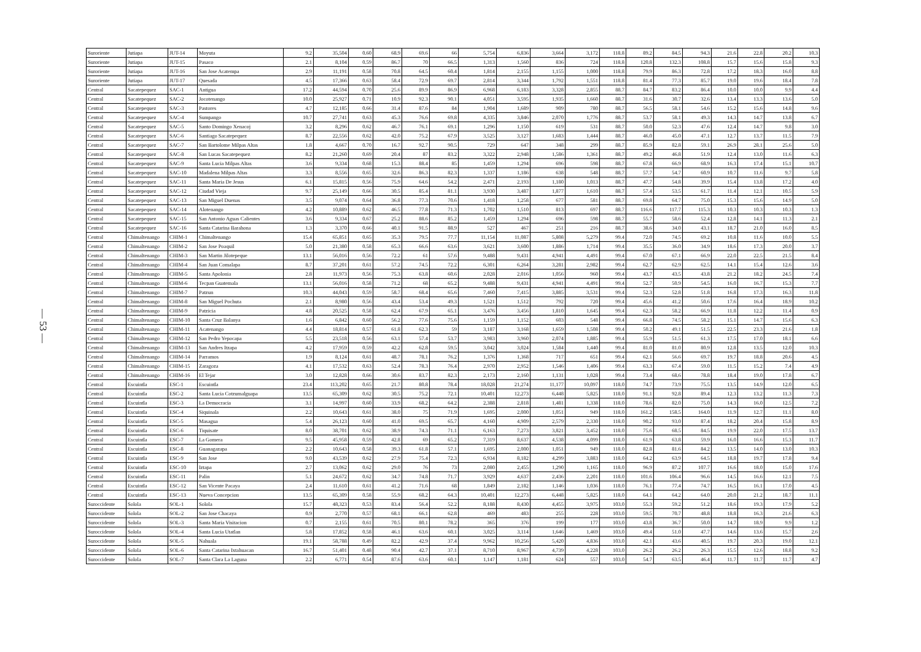— 53 —
| Suroriente | Jutiapa | JUT-14 | Moyuta | 9.2 | 35,504 | 0.60 | 68.9 | 69.6 | 66 | 5,754 | 6,836 | 3,664 | 3,172 | 118.8 | 89.2 | 84.5 | 94.3 | 21.6 | 22.8 | 20.2 | 10.3 |
| Suroriente | Jutiapa | JUT-15 | Pasaco | 2.1 | 8,104 | 0.59 | 86.7 | 70 | 66.5 | 1,313 | 1,560 | 836 | 724 | 118.8 | 120.8 | 132.3 | 108.8 | 15.7 | 15.6 | 15.8 | 9.3 |
| Suroriente | Jutiapa | JUT-16 | San Jose Acatempa | 2.9 | 11,191 | 0.58 | 70.8 | 64.5 | 60.4 | 1,814 | 2,155 | 1,155 | 1,000 | 118.8 | 79.9 | 86.3 | 72.8 | 17.2 | 18.3 | 16.0 | 8.8 |
| Suroriente | Jutiapa | JUT-17 | Quesada | 4.5 | 17,366 | 0.63 | 58.4 | 72.9 | 69.7 | 2,814 | 3,344 | 1,792 | 1,551 | 118.8 | 81.4 | 77.3 | 85.7 | 19.0 | 19.6 | 18.4 | 7.8 |
| Central | Sacatepequez | SAC-1 | Antigua | 17.2 | 44,594 | 0.70 | 25.6 | 89.9 | 86.9 | 6,968 | 6,183 | 3,328 | 2,855 | 88.7 | 84.7 | 83.2 | 86.4 | 10.0 | 10.0 | 9.9 | 4.4 |
| Central | Sacatepequez | SAC-2 | Jocotenango | 10.0 | 25,927 | 0.71 | 10.9 | 92.3 | 90.1 | 4,051 | 3,595 | 1,935 | 1,660 | 88.7 | 31.6 | 30.7 | 32.6 | 13.4 | 13.3 | 13.6 | 5.0 |
| Central | Sacatepequez | SAC-3 | Pastores | 4.7 | 12,185 | 0.66 | 31.4 | 87.6 | 84 | 1,904 | 1,689 | 909 | 780 | 88.7 | 56.5 | 58.1 | 54.6 | 15.2 | 15.6 | 14.8 | 9.6 |
| Central | Sacatepequez | SAC-4 | Sumpango | 10.7 | 27,741 | 0.63 | 45.3 | 76.6 | 69.8 | 4,335 | 3,846 | 2,070 | 1,776 | 88.7 | 53.7 | 58.1 | 49.3 | 14.3 | 14.7 | 13.8 | 6.7 |
| Central | Sacatepequez | SAC-5 | Santo Domingo Xenacoj | 3.2 | 8,296 | 0.62 | 46.7 | 76.1 | 69.1 | 1,296 | 1,150 | 619 | 531 | 88.7 | 50.0 | 52.3 | 47.6 | 12.4 | 14.7 | 9.8 | 3.0 |
| Central | Sacatepequez | SAC-6 | Santiago Sacatepequez | 8.7 | 22,556 | 0.62 | 42.0 | 75.2 | 67.9 | 3,525 | 3,127 | 1,683 | 1,444 | 88.7 | 46.0 | 45.0 | 47.1 | 12.7 | 13.7 | 11.5 | 7.9 |
| Central | Sacatepequez | SAC-7 | San Bartolome Milpas Altas | 1.8 | 4,667 | 0.70 | 16.7 | 92.7 | 90.5 | 729 | 647 | 348 | 299 | 88.7 | 85.9 | 82.8 | 59.1 | 26.9 | 28.1 | 25.6 | 5.0 |
| Central | Sacatepequez | SAC-8 | San Lucas Sacatepequez | 8.2 | 21,260 | 0.69 | 20.4 | 87 | 83.2 | 3,322 | 2,948 | 1,586 | 1,361 | 88.7 | 49.2 | 46.8 | 51.9 | 12.4 | 13.0 | 11.6 | 6.3 |
| Central | Sacatepequez | SAC-9 | Santa Lucia Milpas Altas | 3.6 | 9,334 | 0.68 | 15.3 | 88.4 | 85 | 1,459 | 1,294 | 696 | 598 | 88.7 | 67.8 | 66.9 | 68.9 | 16.3 | 17.4 | 15.1 | 10.7 |
| Central | Sacatepequez | SAC-10 | Madalena Milpas Altas | 3.3 | 8,556 | 0.65 | 32.6 | 86.3 | 82.3 | 1,337 | 1,186 | 638 | 548 | 88.7 | 57.7 | 54.7 | 60.9 | 10.7 | 11.6 | 9.7 | 5.8 |
| Central | Sacatepequez | SAC-11 | Santa Maria De Jesus | 6.1 | 15,815 | 0.56 | 75.9 | 64.6 | 54.2 | 2,471 | 2,193 | 1,180 | 1,013 | 88.7 | 47.7 | 54.8 | 39.9 | 15.4 | 13.8 | 17.2 | 4.0 |
| Central | Sacatepequez | SAC-12 | Ciudad Vieja | 9.7 | 25,149 | 0.66 | 30.5 | 85.4 | 81.1 | 3,930 | 3,487 | 1,877 | 1,610 | 88.7 | 57.4 | 53.5 | 61.7 | 11.4 | 12.1 | 10.5 | 5.9 |
| Central | Sacatepequez | SAC-13 | San Miguel Duenas | 3.5 | 9,074 | 0.64 | 36.8 | 77.3 | 70.6 | 1,418 | 1,258 | 677 | 581 | 88.7 | 69.8 | 64.7 | 75.0 | 15.3 | 15.6 | 14.9 | 5.0 |
| Central | Sacatepequez | SAC-14 | Alotenango | 4.2 | 10,889 | 0.62 | 46.5 | 77.8 | 71.3 | 1,702 | 1,510 | 813 | 697 | 88.7 | 116.6 | 117.7 | 115.3 | 10.3 | 10.3 | 10.3 | 1.3 |
| Central | Sacatepequez | SAC-15 | San Antonio Aguas Calientes | 3.6 | 9,334 | 0.67 | 25.2 | 88.6 | 85.2 | 1,459 | 1,294 | 696 | 598 | 88.7 | 55.7 | 58.6 | 52.4 | 12.8 | 14.1 | 11.3 | 2.1 |
| Central | Sacatepequez | SAC-16 | Santa Catarina Barahona | 1.3 | 3,370 | 0.66 | 40.1 | 91.5 | 88.9 | 527 | 467 | 251 | 216 | 88.7 | 38.6 | 34.0 | 43.1 | 18.7 | 21.0 | 16.0 | 8.5 |
| Central | Chimaltenango | CHIM-1 | Chimaltenango | 15.4 | 65,851 | 0.65 | 35.3 | 79.5 | 77.7 | 11,154 | 11,087 | 5,808 | 5,279 | 99.4 | 72.0 | 74.5 | 69.2 | 10.8 | 11.6 | 10.0 | 5.5 |
| Central | Chimaltenango | CHIM-2 | San Jose Poaquil | 5.0 | 21,380 | 0.58 | 65.3 | 66.6 | 63.6 | 3,621 | 3,600 | 1,886 | 1,714 | 99.4 | 35.5 | 36.0 | 34.9 | 18.6 | 17.3 | 20.0 | 3.7 |
| Central | Chimaltenango | CHIM-3 | San Martin Jilotepeque | 13.1 | 56,016 | 0.56 | 72.2 | 61 | 57.6 | 9,488 | 9,431 | 4,941 | 4,491 | 99.4 | 67.0 | 67.1 | 66.9 | 22.0 | 22.5 | 21.5 | 8.4 |
| Central | Chimaltenango | CHIM-4 | San Juan Comalapa | 8.7 | 37,201 | 0.61 | 57.2 | 74.5 | 72.2 | 6,301 | 6,264 | 3,281 | 2,982 | 99.4 | 62.7 | 62.9 | 62.5 | 14.1 | 15.4 | 12.6 | 3.6 |
| Central | Chimaltenango | CHIM-5 | Santa Apolonia | 2.8 | 11,973 | 0.56 | 75.3 | 63.8 | 60.6 | 2,028 | 2,016 | 1,056 | 960 | 99.4 | 43.7 | 43.5 | 43.8 | 21.2 | 18.2 | 24.5 | 7.4 |
| Central | Chimaltenango | CHIM-6 | Tecpan Guatemala | 13.1 | 56,016 | 0.58 | 71.2 | 68 | 65.2 | 9,488 | 9,431 | 4,941 | 4,491 | 99.4 | 52.7 | 50.9 | 54.5 | 16.0 | 16.7 | 15.3 | 7.7 |
| Central | Chimaltenango | CHIM-7 | Patzun | 10.3 | 44,043 | 0.59 | 58.7 | 68.4 | 65.6 | 7,460 | 7,415 | 3,885 | 3,531 | 99.4 | 52.3 | 52.8 | 51.8 | 16.8 | 17.3 | 16.3 | 11.8 |
| Central | Chimaltenango | CHIM-8 | San Miguel Pochuta | 2.1 | 8,980 | 0.56 | 43.4 | 53.4 | 49.3 | 1,521 | 1,512 | 792 | 720 | 99.4 | 45.6 | 41.2 | 50.6 | 17.6 | 16.4 | 18.9 | 10.2 |
| Central | Chimaltenango | CHIM-9 | Patzicia | 4.8 | 20,525 | 0.58 | 62.4 | 67.9 | 65.1 | 3,476 | 3,456 | 1,810 | 1,645 | 99.4 | 62.3 | 58.2 | 66.9 | 11.8 | 12.2 | 11.4 | 0.9 |
| Central | Chimaltenango | CHIM-10 | Santa Cruz Balanya | 1.6 | 6,842 | 0.60 | 56.2 | 77.6 | 75.6 | 1,159 | 1,152 | 603 | 548 | 99.4 | 66.8 | 74.5 | 58.2 | 15.1 | 14.7 | 15.6 | 6.3 |
| Central | Chimaltenango | CHIM-11 | Acatenango | 4.4 | 18,814 | 0.57 | 61.8 | 62.3 | 59 | 3,187 | 3,168 | 1,659 | 1,508 | 99.4 | 50.2 | 49.1 | 51.5 | 22.5 | 23.3 | 21.6 | 1.8 |
| Central | Chimaltenango | CHIM-12 | San Pedro Yepocapa | 5.5 | 23,518 | 0.56 | 63.1 | 57.4 | 53.7 | 3,983 | 3,960 | 2,074 | 1,885 | 99.4 | 55.9 | 51.5 | 61.3 | 17.5 | 17.0 | 18.1 | 6.6 |
| Central | Chimaltenango | CHIM-13 | San Andres Itzapa | 4.2 | 17,959 | 0.59 | 42.2 | 62.8 | 59.5 | 3,042 | 3,024 | 1,584 | 1,440 | 99.4 | 81.0 | 81.0 | 80.9 | 12.8 | 13.5 | 12.0 | 10.3 |
| Central | Chimaltenango | CHIM-14 | Parramos | 1.9 | 8,124 | 0.61 | 48.7 | 78.1 | 76.2 | 1,376 | 1,368 | 717 | 651 | 99.4 | 62.1 | 56.6 | 69.7 | 19.7 | 18.8 | 20.6 | 4.5 |
| Central | Chimaltenango | CHIM-15 | Zaragoza | 4.1 | 17,532 | 0.63 | 52.4 | 78.3 | 76.4 | 2,970 | 2,952 | 1,546 | 1,406 | 99.4 | 63.3 | 67.4 | 59.0 | 11.5 | 15.2 | 7.4 | 4.9 |
| Central | Chimaltenango | CHIM-16 | El Tejar | 3.0 | 12,828 | 0.66 | 30.6 | 83.7 | 82.3 | 2,173 | 2,160 | 1,131 | 1,028 | 99.4 | 73.4 | 68.6 | 78.8 | 18.4 | 19.0 | 17.8 | 6.7 |
| Central | Escuintla | ESC-1 | Escuintla | 23.4 | 113,202 | 0.65 | 21.7 | 80.8 | 78.4 | 18,028 | 21,274 | 11,177 | 10,097 | 118.0 | 74.7 | 73.9 | 75.5 | 13.5 | 14.9 | 12.0 | 6.5 |
| Central | Escuintla | ESC-2 | Santa Lucia Cotzumalguapa | 13.5 | 65,309 | 0.62 | 30.5 | 75.2 | 72.1 | 10,401 | 12,273 | 6,448 | 5,825 | 118.0 | 91.1 | 92.8 | 89.4 | 12.3 | 13.2 | 11.3 | 7.3 |
| Central | Escuintla | ESC-3 | La Democracia | 3.1 | 14,997 | 0.60 | 33.9 | 68.2 | 64.2 | 2,388 | 2,818 | 1,481 | 1,338 | 118.0 | 78.6 | 82.0 | 75.0 | 14.3 | 16.0 | 12.5 | 7.2 |
| Central | Escuintla | ESC-4 | Siquinala | 2.2 | 10,643 | 0.61 | 38.0 | 75 | 71.9 | 1,695 | 2,000 | 1,051 | 949 | 118.0 | 161.2 | 158.5 | 164.0 | 11.9 | 12.7 | 11.1 | 8.0 |
| Central | Escuintla | ESC-5 | Masagua | 5.4 | 26,123 | 0.60 | 41.0 | 69.5 | 65.7 | 4,160 | 4,909 | 2,579 | 2,330 | 118.0 | 90.2 | 93.0 | 87.4 | 18.2 | 20.4 | 15.8 | 8.9 |
| Central | Escuintla | ESC-6 | Tiquisate | 8.0 | 38,701 | 0.62 | 38.9 | 74.3 | 71.1 | 6,163 | 7,273 | 3,821 | 3,452 | 118.0 | 75.6 | 68.5 | 84.5 | 19.9 | 22.0 | 17.5 | 13.7 |
| Central | Escuintla | ESC-7 | La Gomera | 9.5 | 45,958 | 0.59 | 42.8 | 69 | 65.2 | 7,319 | 8,637 | 4,538 | 4,099 | 118.0 | 61.9 | 63.8 | 59.9 | 16.0 | 16.6 | 15.3 | 11.7 |
| Central | Escuintla | ESC-8 | Guanagazapa | 2.2 | 10,643 | 0.58 | 39.3 | 61.8 | 57.1 | 1,695 | 2,000 | 1,051 | 949 | 118.0 | 82.8 | 81.6 | 84.2 | 13.5 | 14.0 | 13.0 | 10.3 |
| Central | Escuintla | ESC-9 | San Jose | 9.0 | 43,539 | 0.62 | 27.9 | 75.4 | 72.3 | 6,934 | 8,182 | 4,299 | 3,883 | 118.0 | 64.2 | 63.9 | 64.5 | 18.8 | 19.7 | 17.8 | 9.4 |
| Central | Escuintla | ESC-10 | Iztapa | 2.7 | 13,062 | 0.62 | 29.0 | 76 | 73 | 2,080 | 2,455 | 1,290 | 1,165 | 118.0 | 96.9 | 87.2 | 107.7 | 16.6 | 18.0 | 15.0 | 17.6 |
| Central | Escuintla | ESC-11 | Palin | 5.1 | 24,672 | 0.62 | 34.7 | 74.8 | 71.7 | 3,929 | 4,637 | 2,436 | 2,201 | 118.0 | 101.6 | 106.4 | 96.6 | 14.5 | 16.6 | 12.1 | 7.5 |
| Central | Escuintla | ESC-12 | San Vicente Pacaya | 2.4 | 11,610 | 0.61 | 41.2 | 71.6 | 68 | 1,849 | 2,182 | 1,146 | 1,036 | 118.0 | 76.1 | 77.4 | 74.7 | 16.5 | 16.1 | 17.0 | 4.5 |
| Central | Escuintla | ESC-13 | Nueva Concepcion | 13.5 | 65,309 | 0.58 | 55.9 | 68.2 | 64.3 | 10,401 | 12,273 | 6,448 | 5,825 | 118.0 | 64.1 | 64.2 | 64.0 | 20.0 | 21.2 | 18.7 | 11.1 |
| Suroccidente | Solola | SOL-1 | Solola | 15.7 | 48,323 | 0.53 | 83.4 | 56.4 | 52.2 | 8,188 | 8,430 | 4,455 | 3,975 | 103.0 | 55.3 | 59.2 | 51.2 | 18.6 | 19.3 | 17.9 | 5.2 |
| Suroccidente | Solola | SOL-2 | San Jose Chacaya | 0.9 | 2,770 | 0.57 | 68.1 | 66.1 | 62.8 | 469 | 483 | 255 | 228 | 103.0 | 59.5 | 70.7 | 48.8 | 18.8 | 16.3 | 21.6 | 6.3 |
| Suroccidente | Solola | SOL-3 | Santa Maria Visitacion | 0.7 | 2,155 | 0.61 | 70.5 | 80.1 | 78.2 | 365 | 376 | 199 | 177 | 103.0 | 43.8 | 36.7 | 50.0 | 14.7 | 18.9 | 9.9 | 1.2 |
| Suroccidente | Solola | SOL-4 | Santa Lucia Utatlan | 5.8 | 17,852 | 0.58 | 46.1 | 63.6 | 60.1 | 3,025 | 3,114 | 1,646 | 1,469 | 103.0 | 49.4 | 51.0 | 47.7 | 14.6 | 13.6 | 15.7 | 2.6 |
| Suroccidente | Solola | SOL-5 | Nahuala | 19.1 | 58,788 | 0.49 | 82.2 | 42.9 | 37.4 | 9,962 | 10,256 | 5,420 | 4,836 | 103.0 | 42.1 | 43.6 | 40.5 | 19.7 | 20.3 | 19.0 | 12.1 |
| Suroccidente | Solola | SOL-6 | Santa Catarina Ixtahuacan | 16.7 | 51,401 | 0.48 | 90.4 | 42.7 | 37.1 | 8,710 | 8,967 | 4,739 | 4,228 | 103.0 | 26.2 | 26.2 | 26.3 | 15.5 | 12.6 | 18.8 | 9.2 |
| Suroccidente | Solola | SOL-7 | Santa Clara La Laguna | 2.2 | 6,771 | 0.54 | 87.6 | 63.6 | 60.1 | 1,147 | 1,181 | 624 | 557 | 103.0 | 54.7 | 63.5 | 46.4 | 11.7 | 11.7 | 11.7 | 4.7 |